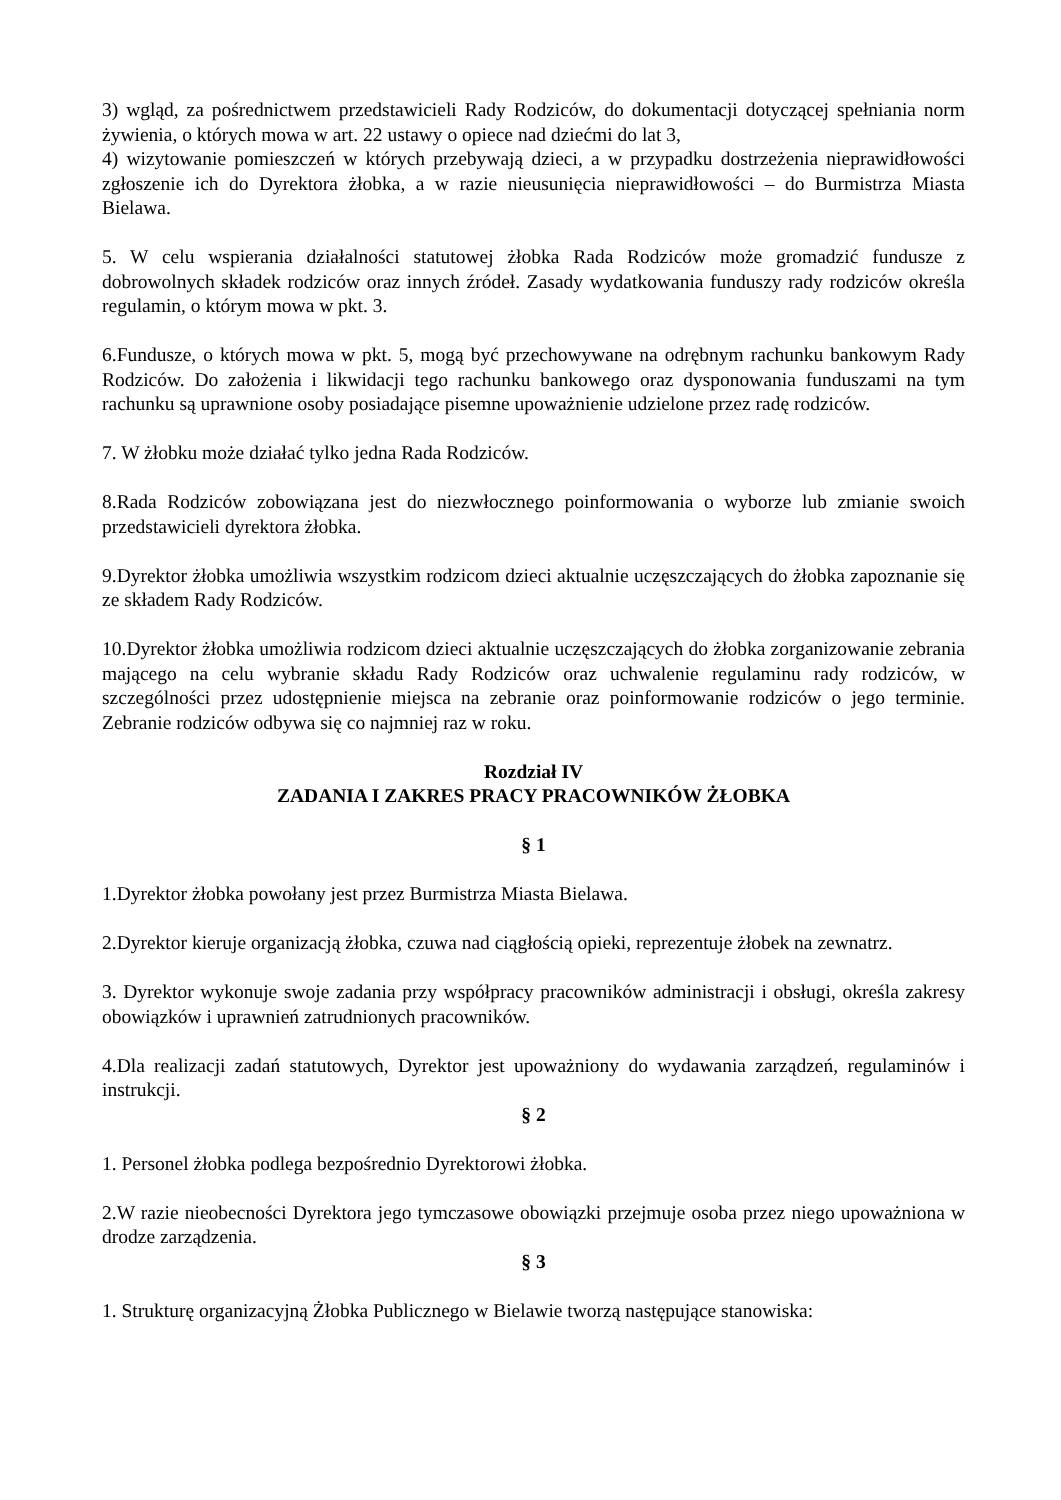3) wgląd, za pośrednictwem przedstawicieli Rady Rodziców, do dokumentacji dotyczącej spełniania norm żywienia, o których mowa w art. 22 ustawy o opiece nad dziećmi do lat 3,
4) wizytowanie pomieszczeń w których przebywają dzieci, a w przypadku dostrzeżenia nieprawidłowości zgłoszenie ich do Dyrektora żłobka, a w razie nieusunięcia nieprawidłowości – do Burmistrza Miasta Bielawa.
5. W celu wspierania działalności statutowej żłobka Rada Rodziców może gromadzić fundusze z dobrowolnych składek rodziców oraz innych źródeł. Zasady wydatkowania funduszy rady rodziców określa regulamin, o którym mowa w pkt. 3.
6.Fundusze, o których mowa w pkt. 5, mogą być przechowywane na odrębnym rachunku bankowym Rady Rodziców. Do założenia i likwidacji tego rachunku bankowego oraz dysponowania funduszami na tym rachunku są uprawnione osoby posiadające pisemne upoważnienie udzielone przez radę rodziców.
7. W żłobku może działać tylko jedna Rada Rodziców.
8.Rada Rodziców zobowiązana jest do niezwłocznego poinformowania o wyborze lub zmianie swoich przedstawicieli dyrektora żłobka.
9.Dyrektor żłobka umożliwia wszystkim rodzicom dzieci aktualnie uczęszczających do żłobka zapoznanie się ze składem Rady Rodziców.
10.Dyrektor żłobka umożliwia rodzicom dzieci aktualnie uczęszczających do żłobka zorganizowanie zebrania mającego na celu wybranie składu Rady Rodziców oraz uchwalenie regulaminu rady rodziców, w szczególności przez udostępnienie miejsca na zebranie oraz poinformowanie rodziców o jego terminie. Zebranie rodziców odbywa się co najmniej raz w roku.
Rozdział IV
ZADANIA I ZAKRES PRACY PRACOWNIKÓW ŻŁOBKA
§ 1
1.Dyrektor żłobka powołany jest przez Burmistrza Miasta Bielawa.
2.Dyrektor kieruje organizacją żłobka, czuwa nad ciągłością opieki, reprezentuje żłobek na zewnatrz.
3. Dyrektor wykonuje swoje zadania przy współpracy pracowników administracji i obsługi, określa zakresy obowiązków i uprawnień zatrudnionych pracowników.
4.Dla realizacji zadań statutowych, Dyrektor jest upoważniony do wydawania zarządzeń, regulaminów i instrukcji.
§ 2
1. Personel żłobka podlega bezpośrednio Dyrektorowi żłobka.
2.W razie nieobecności Dyrektora jego tymczasowe obowiązki przejmuje osoba przez niego upoważniona w drodze zarządzenia.
§ 3
1. Strukturę organizacyjną Żłobka Publicznego w Bielawie tworzą następujące stanowiska: